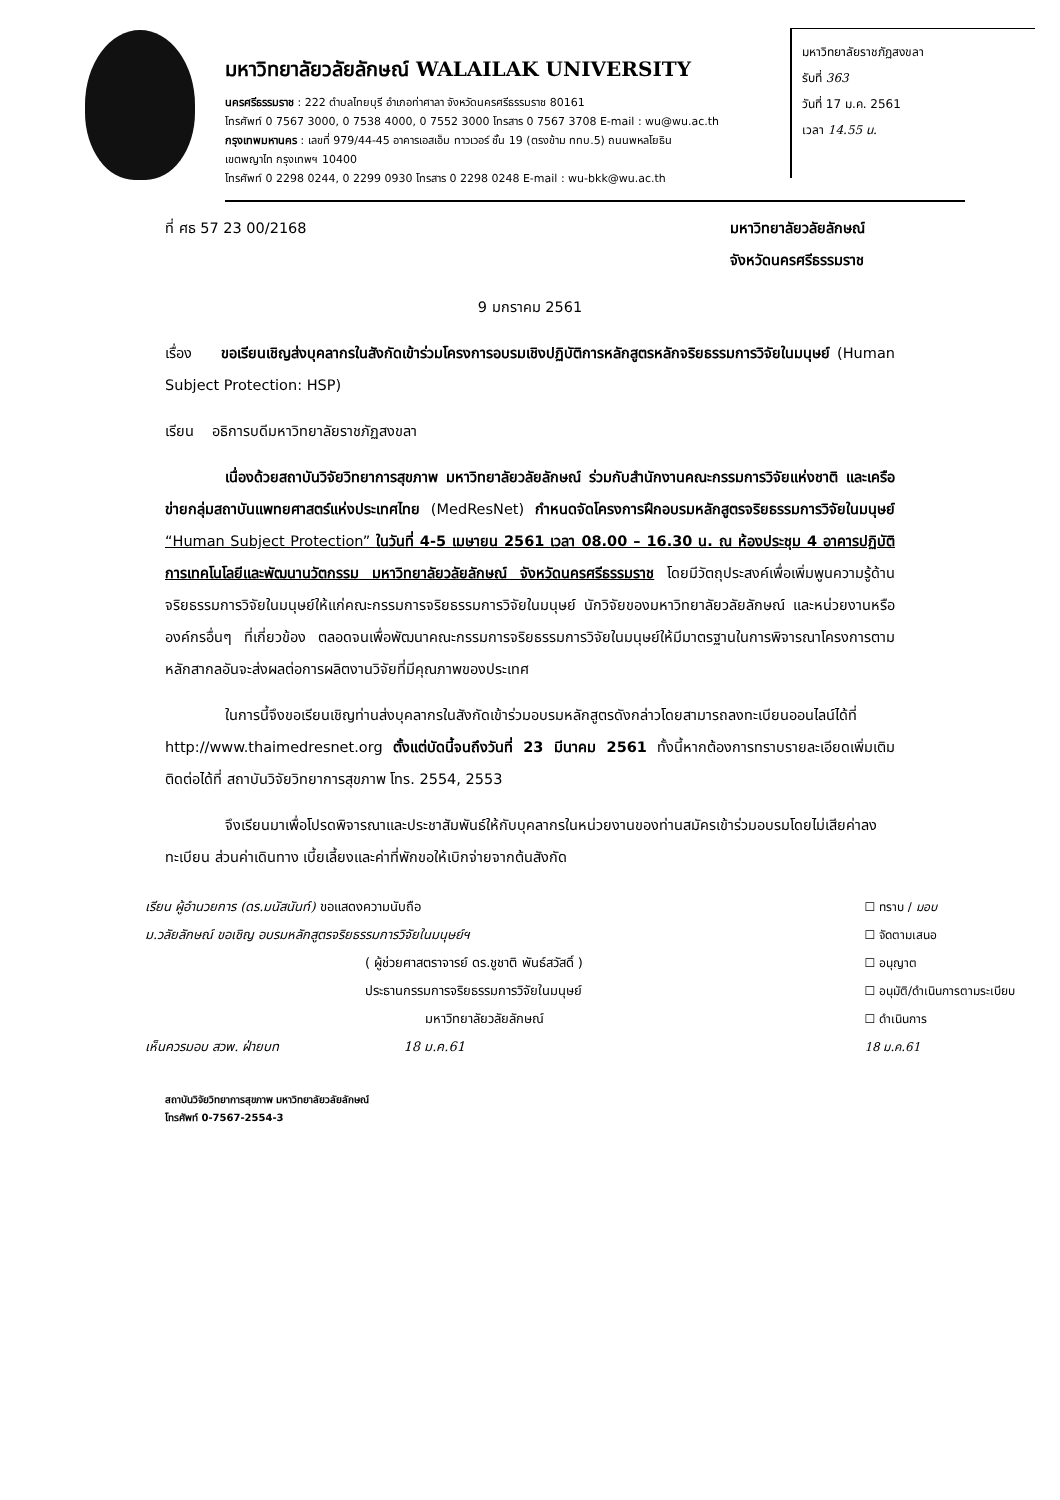มหาวิทยาลัยราชภัฏสงขลา
รับที่ 363
วันที่ 17 ม.ค. 2561
เวลา 14.55 น.
มหาวิทยาลัยวลัยลักษณ์ WALAILAK UNIVERSITY
นครศรีธรรมราช : 222 ตำบลไทยบุรี อำเภอท่าศาลา จังหวัดนครศรีธรรมราช 80161
โทรศัพท์ 0 7567 3000, 0 7538 4000, 0 7552 3000 โทรสาร 0 7567 3708 E-mail : wu@wu.ac.th
กรุงเทพมหานคร : เลขที่ 979/44-45 อาคารเอสเอ็ม ทาวเวอร์ ชั้น 19 (ตรงข้าม ททบ.5) ถนนพหลโยธิน
เขตพญาไท กรุงเทพฯ 10400
โทรศัพท์ 0 2298 0244, 0 2299 0930 โทรสาร 0 2298 0248 E-mail : wu-bkk@wu.ac.th
ที่ ศธ 57 23 00/2168 มหาวิทยาลัยวลัยลักษณ์
จังหวัดนครศรีธรรมราช
9 มกราคม 2561
เรื่อง ขอเรียนเชิญส่งบุคลากรในสังกัดเข้าร่วมโครงการอบรมเชิงปฏิบัติการหลักสูตรหลักจริยธรรมการวิจัยในมนุษย์ (Human Subject Protection: HSP)
เรียน อธิการบดีมหาวิทยาลัยราชภัฏสงขลา
เนื่องด้วยสถาบันวิจัยวิทยาการสุขภาพ มหาวิทยาลัยวลัยลักษณ์ ร่วมกับสำนักงานคณะกรรมการวิจัยแห่งชาติ และเครือข่ายกลุ่มสถาบันแพทยศาสตร์แห่งประเทศไทย (MedResNet) กำหนดจัดโครงการฝึกอบรมหลักสูตรจริยธรรมการวิจัยในมนุษย์ “Human Subject Protection” ในวันที่ 4-5 เมษายน 2561 เวลา 08.00 – 16.30 น. ณ ห้องประชุม 4 อาคารปฏิบัติการเทคโนโลยีและพัฒนานวัตกรรม มหาวิทยาลัยวลัยลักษณ์ จังหวัดนครศรีธรรมราช โดยมีวัตถุประสงค์เพื่อเพิ่มพูนความรู้ด้านจริยธรรมการวิจัยในมนุษย์ให้แก่คณะกรรมการจริยธรรมการวิจัยในมนุษย์ นักวิจัยของมหาวิทยาลัยวลัยลักษณ์ และหน่วยงานหรือองค์กรอื่นๆ ที่เกี่ยวข้อง ตลอดจนเพื่อพัฒนาคณะกรรมการจริยธรรมการวิจัยในมนุษย์ให้มีมาตรฐานในการพิจารณาโครงการตามหลักสากลอันจะส่งผลต่อการผลิตงานวิจัยที่มีคุณภาพของประเทศ
ในการนี้จึงขอเรียนเชิญท่านส่งบุคลากรในสังกัดเข้าร่วมอบรมหลักสูตรดังกล่าวโดยสามารถลงทะเบียนออนไลน์ได้ที่ http://www.thaimedresnet.org ตั้งแต่บัดนี้จนถึงวันที่ 23 มีนาคม 2561 ทั้งนี้หากต้องการทราบรายละเอียดเพิ่มเติมติดต่อได้ที่ สถาบันวิจัยวิทยาการสุขภาพ โทร. 2554, 2553
จึงเรียนมาเพื่อโปรดพิจารณาและประชาสัมพันธ์ให้กับบุคลากรในหน่วยงานของท่านสมัครเข้าร่วมอบรมโดยไม่เสียค่าลงทะเบียน ส่วนค่าเดินทาง เบี้ยเลี้ยงและค่าที่พักขอให้เบิกจ่ายจากต้นสังกัด
เรียน ผู้อำนวยการ (ดร.มนัสนันท์) ขอแสดงความนับถือ
ม.วลัยลักษณ์ ขอเชิญ อบรมหลักสูตรจริยธรรมการวิจัยในมนุษย์ฯ
( ผู้ช่วยศาสตราจารย์ ดร.ชูชาติ พันธ์สวัสดิ์ )
ประธานกรรมการจริยธรรมการวิจัยในมนุษย์
มหาวิทยาลัยวลัยลักษณ์
เห็นควรมอบ สวพ. ฝ่ายบท 18 ม.ค.61
☐ ทราบ / มอบ
☐ จัดตามเสนอ
☐ อนุญาต
☐ อนุมัติ/ดำเนินการตามระเบียบ
☐ ดำเนินการ
18 ม.ค.61
สถาบันวิจัยวิทยาการสุขภาพ มหาวิทยาลัยวลัยลักษณ์
โทรศัพท์ 0-7567-2554-3